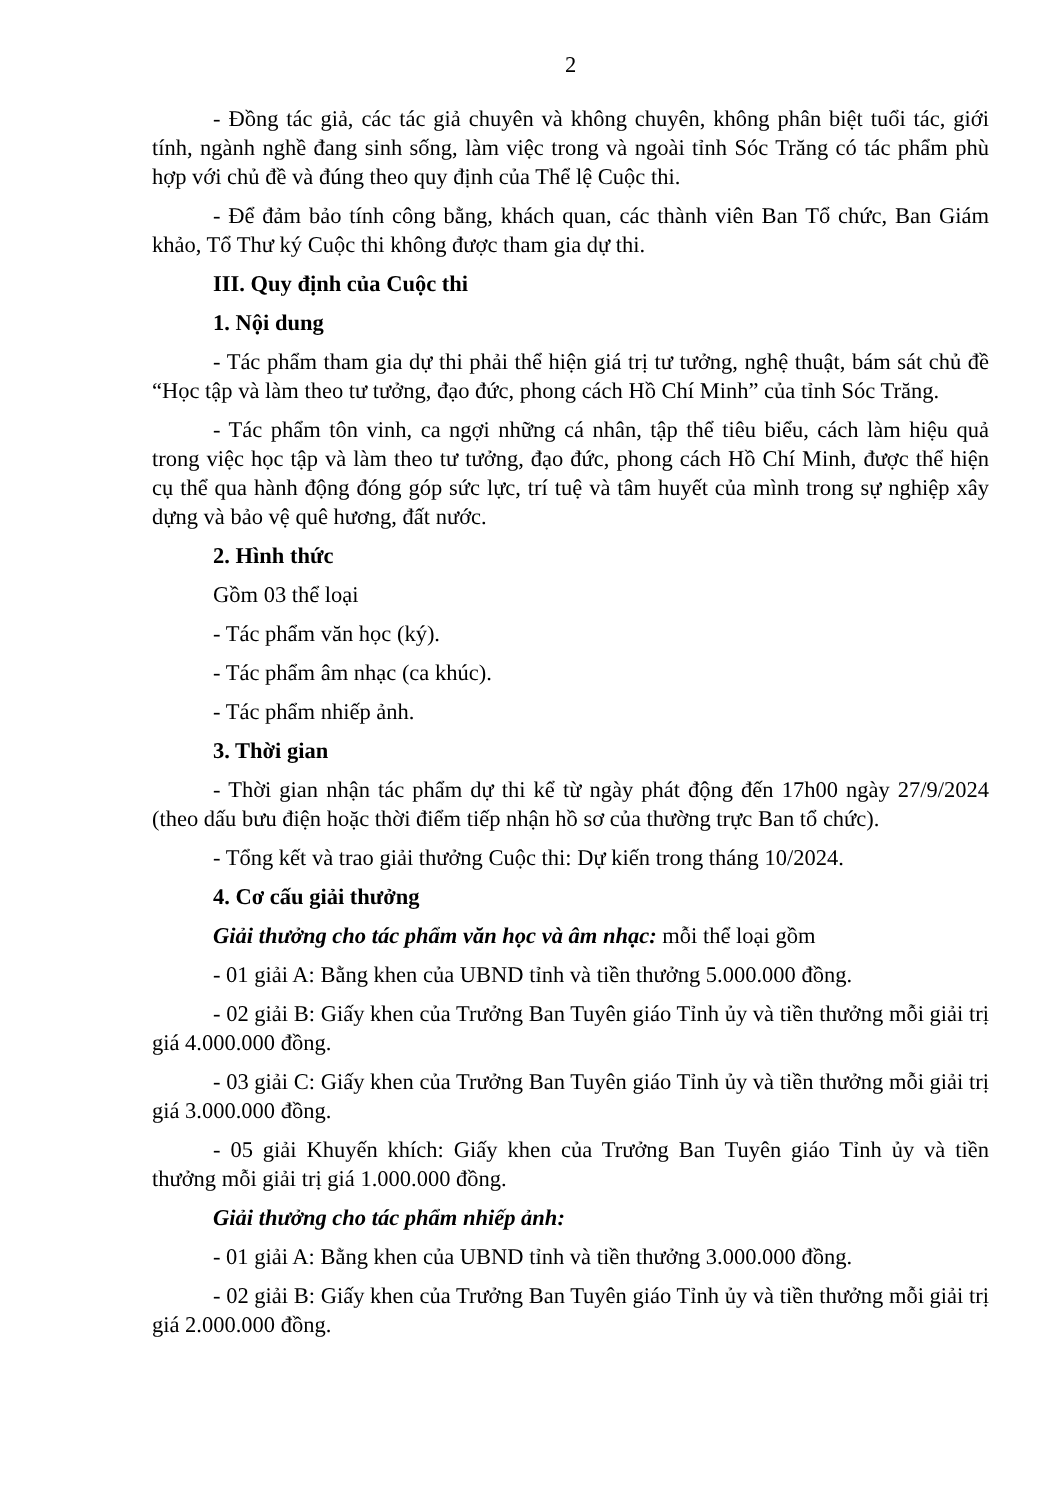2
- Đồng tác giả, các tác giả chuyên và không chuyên, không phân biệt tuổi tác, giới tính, ngành nghề đang sinh sống, làm việc trong và ngoài tỉnh Sóc Trăng có tác phẩm phù hợp với chủ đề và đúng theo quy định của Thể lệ Cuộc thi.
- Để đảm bảo tính công bằng, khách quan, các thành viên Ban Tổ chức, Ban Giám khảo, Tổ Thư ký Cuộc thi không được tham gia dự thi.
III. Quy định của Cuộc thi
1. Nội dung
- Tác phẩm tham gia dự thi phải thể hiện giá trị tư tưởng, nghệ thuật, bám sát chủ đề “Học tập và làm theo tư tưởng, đạo đức, phong cách Hồ Chí Minh” của tỉnh Sóc Trăng.
- Tác phẩm tôn vinh, ca ngợi những cá nhân, tập thể tiêu biểu, cách làm hiệu quả trong việc học tập và làm theo tư tưởng, đạo đức, phong cách Hồ Chí Minh, được thể hiện cụ thể qua hành động đóng góp sức lực, trí tuệ và tâm huyết của mình trong sự nghiệp xây dựng và bảo vệ quê hương, đất nước.
2. Hình thức
Gồm 03 thể loại
- Tác phẩm văn học (ký).
- Tác phẩm âm nhạc (ca khúc).
- Tác phẩm nhiếp ảnh.
3. Thời gian
- Thời gian nhận tác phẩm dự thi kể từ ngày phát động đến 17h00 ngày 27/9/2024 (theo dấu bưu điện hoặc thời điểm tiếp nhận hồ sơ của thường trực Ban tổ chức).
- Tổng kết và trao giải thưởng Cuộc thi: Dự kiến trong tháng 10/2024.
4. Cơ cấu giải thưởng
Giải thưởng cho tác phẩm văn học và âm nhạc: mỗi thể loại gồm
- 01 giải A: Bằng khen của UBND tỉnh và tiền thưởng 5.000.000 đồng.
- 02 giải B: Giấy khen của Trưởng Ban Tuyên giáo Tỉnh ủy và tiền thưởng mỗi giải trị giá 4.000.000 đồng.
- 03 giải C: Giấy khen của Trưởng Ban Tuyên giáo Tỉnh ủy và tiền thưởng mỗi giải trị giá 3.000.000 đồng.
- 05 giải Khuyến khích: Giấy khen của Trưởng Ban Tuyên giáo Tỉnh ủy và tiền thưởng mỗi giải trị giá 1.000.000 đồng.
Giải thưởng cho tác phẩm nhiếp ảnh:
- 01 giải A: Bằng khen của UBND tỉnh và tiền thưởng 3.000.000 đồng.
- 02 giải B: Giấy khen của Trưởng Ban Tuyên giáo Tỉnh ủy và tiền thưởng mỗi giải trị giá 2.000.000 đồng.